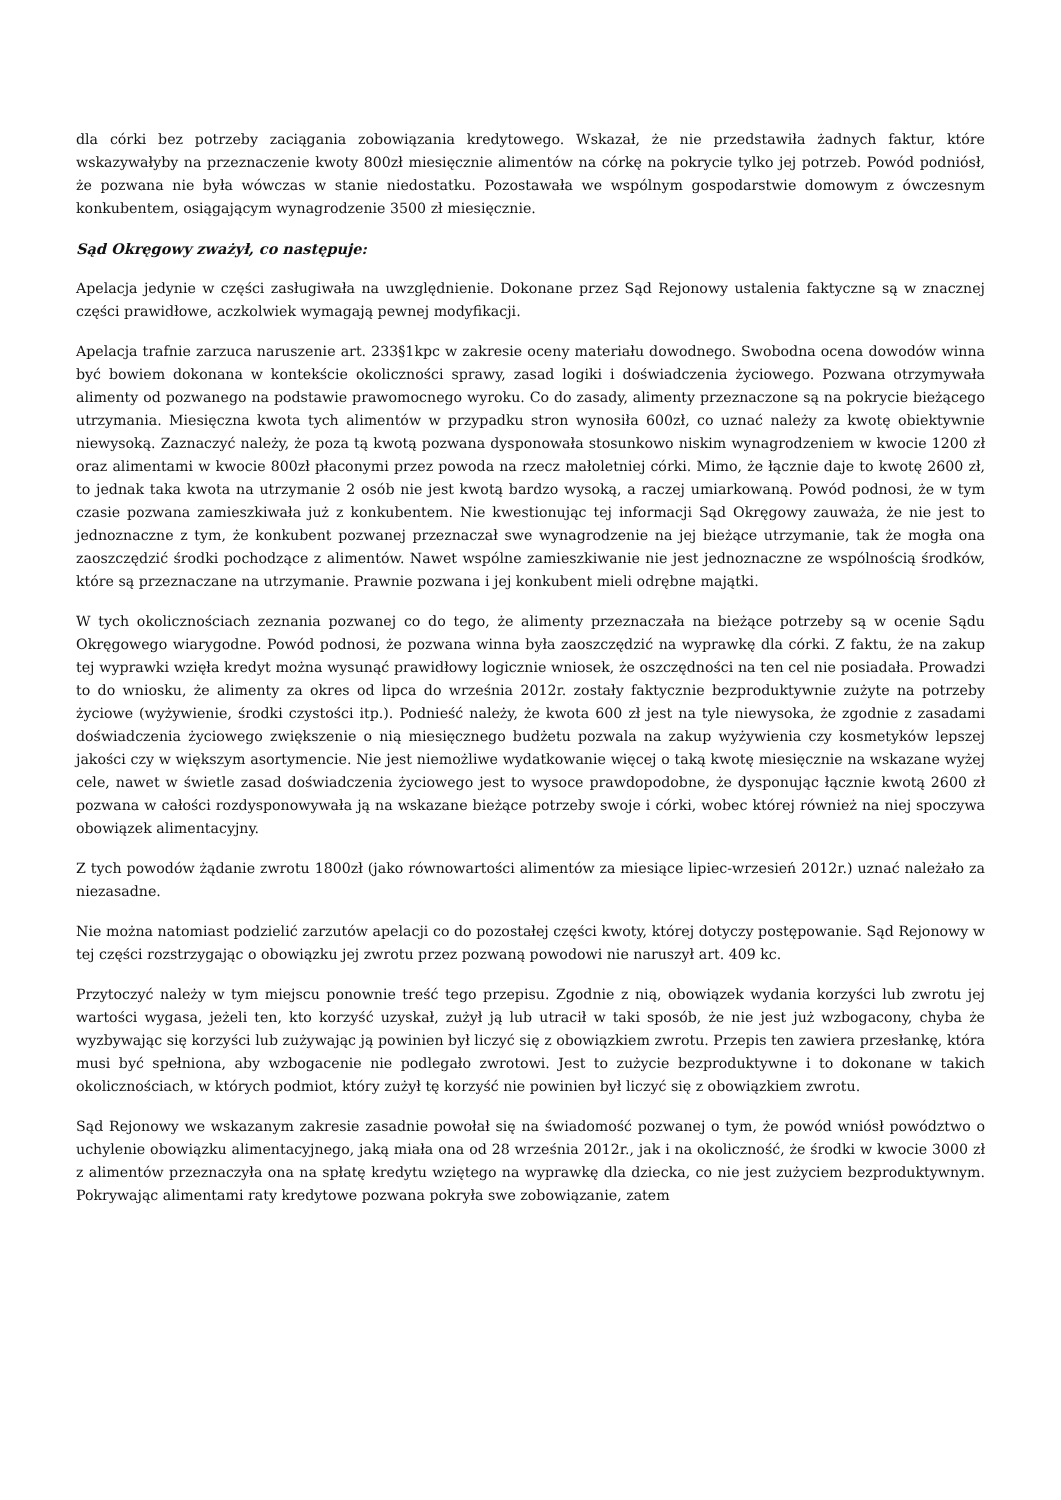dla córki bez potrzeby zaciągania zobowiązania kredytowego. Wskazał, że nie przedstawiła żadnych faktur, które wskazywałyby na przeznaczenie kwoty 800zł miesięcznie alimentów na córkę na pokrycie tylko jej potrzeb. Powód podniósł, że pozwana nie była wówczas w stanie niedostatku. Pozostawała we wspólnym gospodarstwie domowym z ówczesnym konkubentem, osiągającym wynagrodzenie 3500 zł miesięcznie.
Sąd Okręgowy zważył, co następuje:
Apelacja jedynie w części zasługiwała na uwzględnienie. Dokonane przez Sąd Rejonowy ustalenia faktyczne są w znacznej części prawidłowe, aczkolwiek wymagają pewnej modyfikacji.
Apelacja trafnie zarzuca naruszenie art. 233§1kpc w zakresie oceny materiału dowodnego. Swobodna ocena dowodów winna być bowiem dokonana w kontekście okoliczności sprawy, zasad logiki i doświadczenia życiowego. Pozwana otrzymywała alimenty od pozwanego na podstawie prawomocnego wyroku. Co do zasady, alimenty przeznaczone są na pokrycie bieżącego utrzymania. Miesięczna kwota tych alimentów w przypadku stron wynosiła 600zł, co uznać należy za kwotę obiektywnie niewysoką. Zaznaczyć należy, że poza tą kwotą pozwana dysponowała stosunkowo niskim wynagrodzeniem w kwocie 1200 zł oraz alimentami w kwocie 800zł płaconymi przez powoda na rzecz małoletniej córki. Mimo, że łącznie daje to kwotę 2600 zł, to jednak taka kwota na utrzymanie 2 osób nie jest kwotą bardzo wysoką, a raczej umiarkowaną. Powód podnosi, że w tym czasie pozwana zamieszkiwała już z konkubentem. Nie kwestionując tej informacji Sąd Okręgowy zauważa, że nie jest to jednoznaczne z tym, że konkubent pozwanej przeznaczał swe wynagrodzenie na jej bieżące utrzymanie, tak że mogła ona zaoszczędzić środki pochodzące z alimentów. Nawet wspólne zamieszkiwanie nie jest jednoznaczne ze wspólnością środków, które są przeznaczane na utrzymanie. Prawnie pozwana i jej konkubent mieli odrębne majątki.
W tych okolicznościach zeznania pozwanej co do tego, że alimenty przeznaczała na bieżące potrzeby są w ocenie Sądu Okręgowego wiarygodne. Powód podnosi, że pozwana winna była zaoszczędzić na wyprawkę dla córki. Z faktu, że na zakup tej wyprawki wzięła kredyt można wysunąć prawidłowy logicznie wniosek, że oszczędności na ten cel nie posiadała. Prowadzi to do wniosku, że alimenty za okres od lipca do września 2012r. zostały faktycznie bezproduktywnie zużyte na potrzeby życiowe (wyżywienie, środki czystości itp.). Podnieść należy, że kwota 600 zł jest na tyle niewysoka, że zgodnie z zasadami doświadczenia życiowego zwiększenie o nią miesięcznego budżetu pozwala na zakup wyżywienia czy kosmetyków lepszej jakości czy w większym asortymencie. Nie jest niemożliwe wydatkowanie więcej o taką kwotę miesięcznie na wskazane wyżej cele, nawet w świetle zasad doświadczenia życiowego jest to wysoce prawdopodobne, że dysponując łącznie kwotą 2600 zł pozwana w całości rozdysponowywała ją na wskazane bieżące potrzeby swoje i córki, wobec której również na niej spoczywa obowiązek alimentacyjny.
Z tych powodów żądanie zwrotu 1800zł (jako równowartości alimentów za miesiące lipiec-wrzesień 2012r.) uznać należało za niezasadne.
Nie można natomiast podzielić zarzutów apelacji co do pozostałej części kwoty, której dotyczy postępowanie. Sąd Rejonowy w tej części rozstrzygając o obowiązku jej zwrotu przez pozwaną powodowi nie naruszył art. 409 kc.
Przytoczyć należy w tym miejscu ponownie treść tego przepisu. Zgodnie z nią, obowiązek wydania korzyści lub zwrotu jej wartości wygasa, jeżeli ten, kto korzyść uzyskał, zużył ją lub utracił w taki sposób, że nie jest już wzbogacony, chyba że wyzbywając się korzyści lub zużywając ją powinien był liczyć się z obowiązkiem zwrotu. Przepis ten zawiera przesłankę, która musi być spełniona, aby wzbogacenie nie podlegało zwrotowi. Jest to zużycie bezproduktywne i to dokonane w takich okolicznościach, w których podmiot, który zużył tę korzyść nie powinien był liczyć się z obowiązkiem zwrotu.
Sąd Rejonowy we wskazanym zakresie zasadnie powołał się na świadomość pozwanej o tym, że powód wniósł powództwo o uchylenie obowiązku alimentacyjnego, jaką miała ona od 28 września 2012r., jak i na okoliczność, że środki w kwocie 3000 zł z alimentów przeznaczyła ona na spłatę kredytu wziętego na wyprawkę dla dziecka, co nie jest zużyciem bezproduktywnym. Pokrywając alimentami raty kredytowe pozwana pokryła swe zobowiązanie, zatem